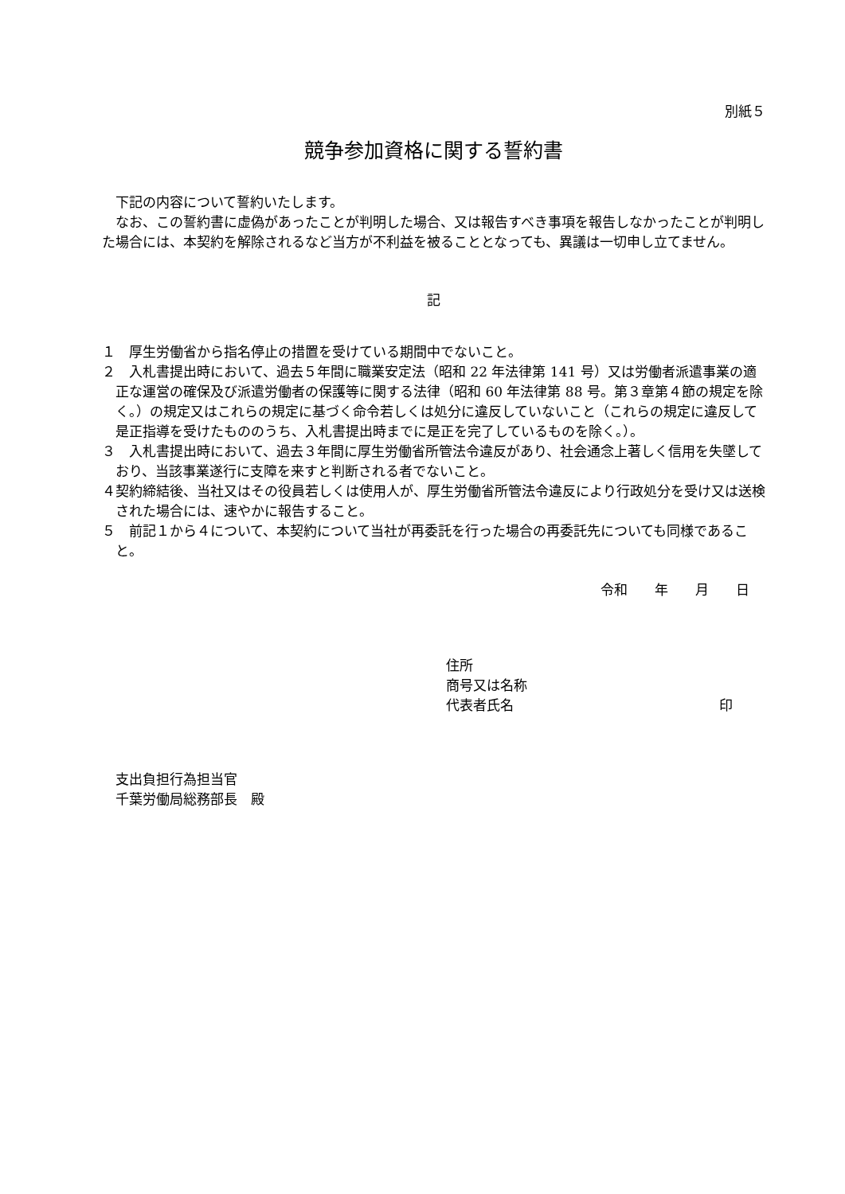別紙５
競争参加資格に関する誓約書
下記の内容について誓約いたします。
なお、この誓約書に虚偽があったことが判明した場合、又は報告すべき事項を報告しなかったことが判明した場合には、本契約を解除されるなど当方が不利益を被ることとなっても、異議は一切申し立てません。
記
１　厚生労働省から指名停止の措置を受けている期間中でないこと。
２　入札書提出時において、過去５年間に職業安定法（昭和 22 年法律第 141 号）又は労働者派遣事業の適正な運営の確保及び派遣労働者の保護等に関する法律（昭和 60 年法律第 88 号。第３章第４節の規定を除く。）の規定又はこれらの規定に基づく命令若しくは処分に違反していないこと（これらの規定に違反して是正指導を受けたもののうち、入札書提出時までに是正を完了しているものを除く。）。
３　入札書提出時において、過去３年間に厚生労働省所管法令違反があり、社会通念上著しく信用を失墜しており、当該事業遂行に支障を来すと判断される者でないこと。
４契約締結後、当社又はその役員若しくは使用人が、厚生労働省所管法令違反により行政処分を受け又は送検された場合には、速やかに報告すること。
５　前記１から４について、本契約について当社が再委託を行った場合の再委託先についても同様であること。
令和　　年　　月　　日
住所
商号又は名称
代表者氏名 印
支出負担行為担当官
千葉労働局総務部長　殿